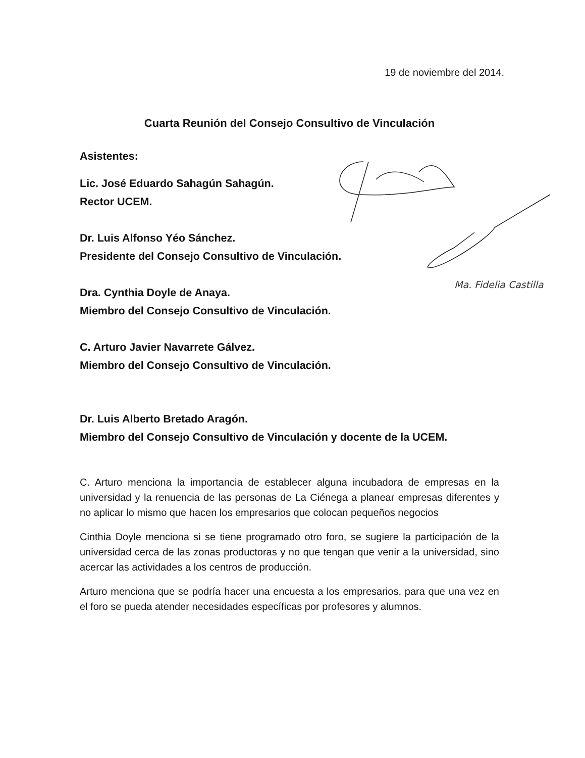19 de noviembre del 2014.
Cuarta Reunión del Consejo Consultivo de Vinculación
Asistentes:
Lic. José Eduardo Sahagún Sahagún.
Rector UCEM.
Dr. Luis Alfonso Yéo Sánchez.
Presidente del Consejo Consultivo de Vinculación.
Dra. Cynthia Doyle de Anaya.
Miembro del Consejo Consultivo de Vinculación.
C. Arturo Javier Navarrete Gálvez.
Miembro del Consejo Consultivo de Vinculación.
Dr. Luis Alberto Bretado Aragón.
Miembro del Consejo Consultivo de Vinculación y docente de la UCEM.
C. Arturo menciona la importancia de establecer alguna incubadora de empresas en la universidad y la renuencia de las personas de La Ciénega a planear empresas diferentes y no aplicar lo mismo que hacen los empresarios que colocan pequeños negocios
Cinthia Doyle menciona si se tiene programado otro foro, se sugiere la participación de la universidad cerca de las zonas productoras y no que tengan que venir a la universidad, sino acercar las actividades a los centros de producción.
Arturo menciona que se podría hacer una encuesta a los empresarios, para que una vez en el foro se pueda atender necesidades específicas por profesores y alumnos.
Ma. Fidelia Castilla